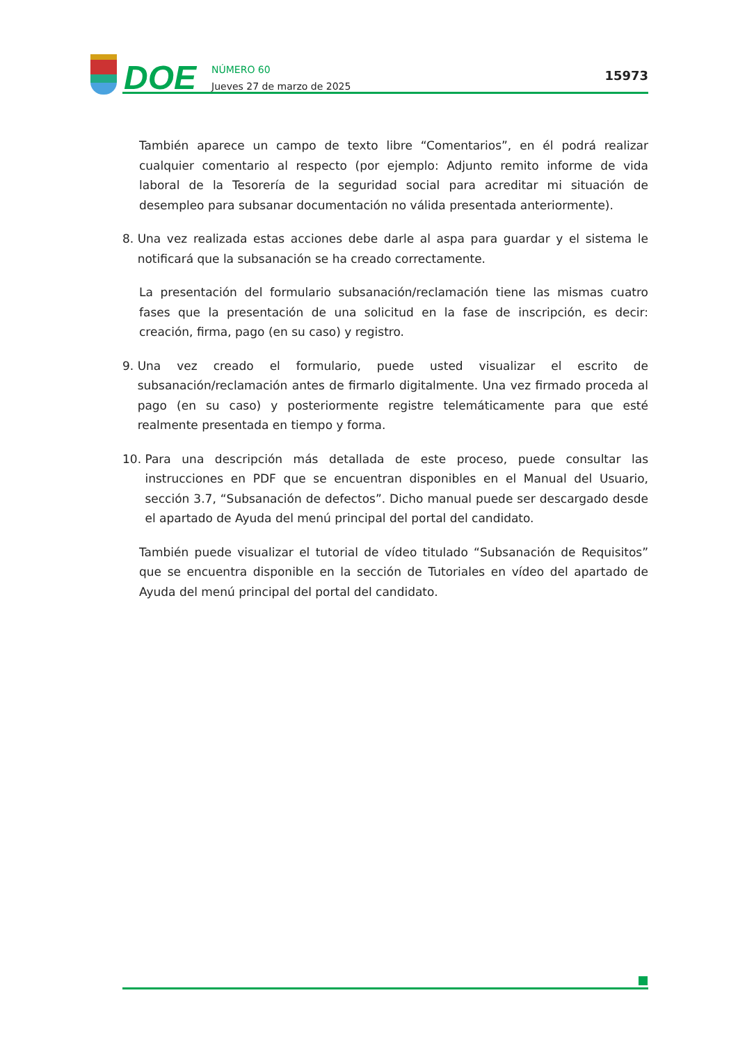DOE
NÚMERO 60
Jueves 27 de marzo de 2025
15973
También aparece un campo de texto libre “Comentarios”, en él podrá realizar cualquier comentario al respecto (por ejemplo: Adjunto remito informe de vida laboral de la Tesorería de la seguridad social para acreditar mi situación de desempleo para subsanar documentación no válida presentada anteriormente).
8. Una vez realizada estas acciones debe darle al aspa para guardar y el sistema le notificará que la subsanación se ha creado correctamente.
La presentación del formulario subsanación/reclamación tiene las mismas cuatro fases que la presentación de una solicitud en la fase de inscripción, es decir: creación, firma, pago (en su caso) y registro.
9. Una vez creado el formulario, puede usted visualizar el escrito de subsanación/reclamación antes de firmarlo digitalmente. Una vez firmado proceda al pago (en su caso) y posteriormente registre telemáticamente para que esté realmente presentada en tiempo y forma.
10. Para una descripción más detallada de este proceso, puede consultar las instrucciones en PDF que se encuentran disponibles en el Manual del Usuario, sección 3.7, “Subsanación de defectos”. Dicho manual puede ser descargado desde el apartado de Ayuda del menú principal del portal del candidato.
También puede visualizar el tutorial de vídeo titulado “Subsanación de Requisitos” que se encuentra disponible en la sección de Tutoriales en vídeo del apartado de Ayuda del menú principal del portal del candidato.